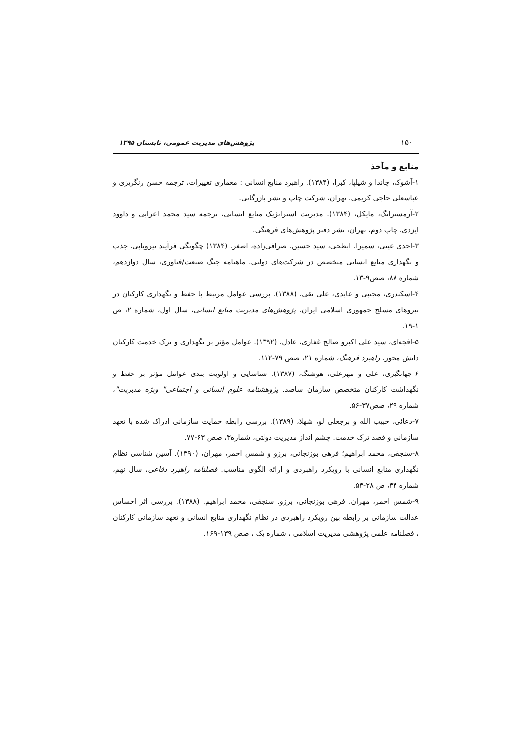۱۵۰ پژوهش‌های مدیریت عمومی، تابستان ۱۳۹۵
منابع و مآخذ
۱-آشوک، چاندا و شیلپا، کبرا، (۱۳۸۴). راهبرد منابع انسانی : معماری تغییرات، ترجمه حسن رنگریزی و عباسعلی حاجی کریمی. تهران، شرکت چاپ و نشر بازرگانی.
۲-آرمسترانگ، مایکل، (۱۳۸۴). مدیریت استراتژیک منابع انسانی، ترجمه سید محمد اعرابی و داوود ایزدی. چاپ دوم، تهران، نشر دفتر پژوهش‌های فرهنگی.
۳-احدی عینی، سمیرا. ابطحی، سید حسین. صرافی‌زاده، اصغر. (۱۳۸۴) چگونگی فرآیند نیرویابی، جذب و نگهداری منابع انسانی متخصص در شرکت‌های دولتی. ماهنامه جنگ صنعت/فناوری، سال دوازدهم، شماره ۸۸، صص۹-۱۳.
۴-اسکندری، مجتبی و عابدی، علی نقی، (۱۳۸۸). بررسی عوامل مرتبط با حفظ و نگهداری کارکنان در نیروهای مسلح جمهوری اسلامی ایران. پژوهش‌های مدیریت منابع انسانی، سال اول، شماره ۲، ص ۱-۱۹.
۵-افجه‌ای، سید علی اکبرو صالح غفاری، عادل، (۱۳۹۲). عوامل مؤثر بر نگهداری و ترک خدمت کارکنان دانش محور. راهبرد فرهنگ، شماره ۲۱، صص ۷۹-۱۱۲.
۶-جهانگیری، علی و مهرعلی، هوشنگ، (۱۳۸۷). شناسایی و اولویت بندی عوامل مؤثر بر حفظ و نگهداشت کارکنان متخصص سازمان ساصد. پژوهشنامه علوم انسانی و اجتماعی" ویژه مدیریت"، شماره ۲۹، صص۳۷-۵۶.
۷-دعائی، حبیب الله و برجعلی لو، شهلا، (۱۳۸۹). بررسی رابطه حمایت سازمانی ادراک شده با تعهد سازمانی و قصد ترک خدمت. چشم انداز مدیریت دولتی، شماره۳، صص ۶۳-۷۷.
۸-سنجقی، محمد ابراهیم؛ فرهی بوزنجانی، برزو و شمس احمر، مهران، (۱۳۹۰). آسین شناسی نظام نگهداری منابع انسانی با رویکرد راهبردی و ارائه الگوی مناسب. فصلنامه راهبرد دفاعی، سال نهم، شماره ۳۴، ص ۲۸-۵۳.
۹-شمس احمر، مهران. فرهی بوزنجانی، برزو. سنجقی، محمد ابراهیم. (۱۳۸۸). بررسی اثر احساس عدالت سازمانی بر رابطه بین رویکرد راهبردی در نظام نگهداری منابع انسانی و تعهد سازمانی کارکنان ، فصلنامه علمی پژوهشی مدیریت اسلامی ، شماره یک ، صص ۱۳۹-۱۶۹.